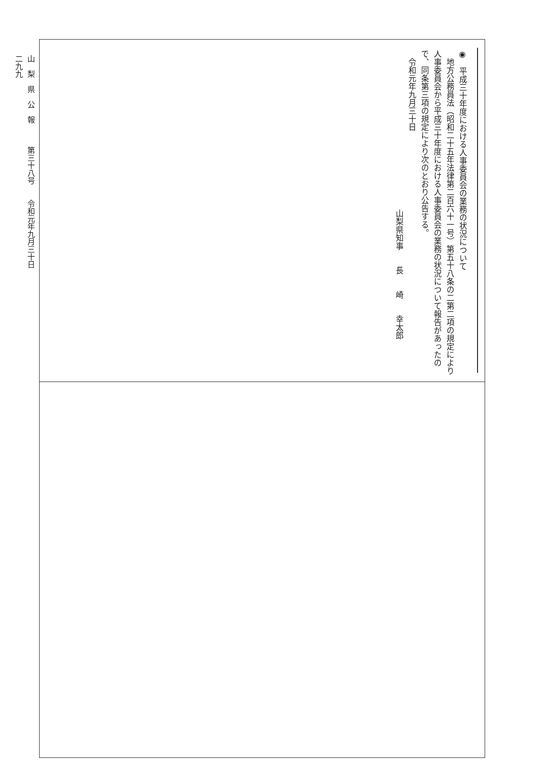山　梨　県　公　報　　　第三十八号　　令和元年九月三十日
二九九
◉　平成三十年度における人事委員会の業務の状況について
　地方公務員法（昭和二十五年法律第二百六十一号）第五十八条の二第二項の規定により人事委員会から平成三十年度における人事委員会の業務の状況について報告があったので、同条第三項の規定により次のとおり公告する。
　令和元年九月三十日
山梨県知事　　長　　崎　　幸太郎